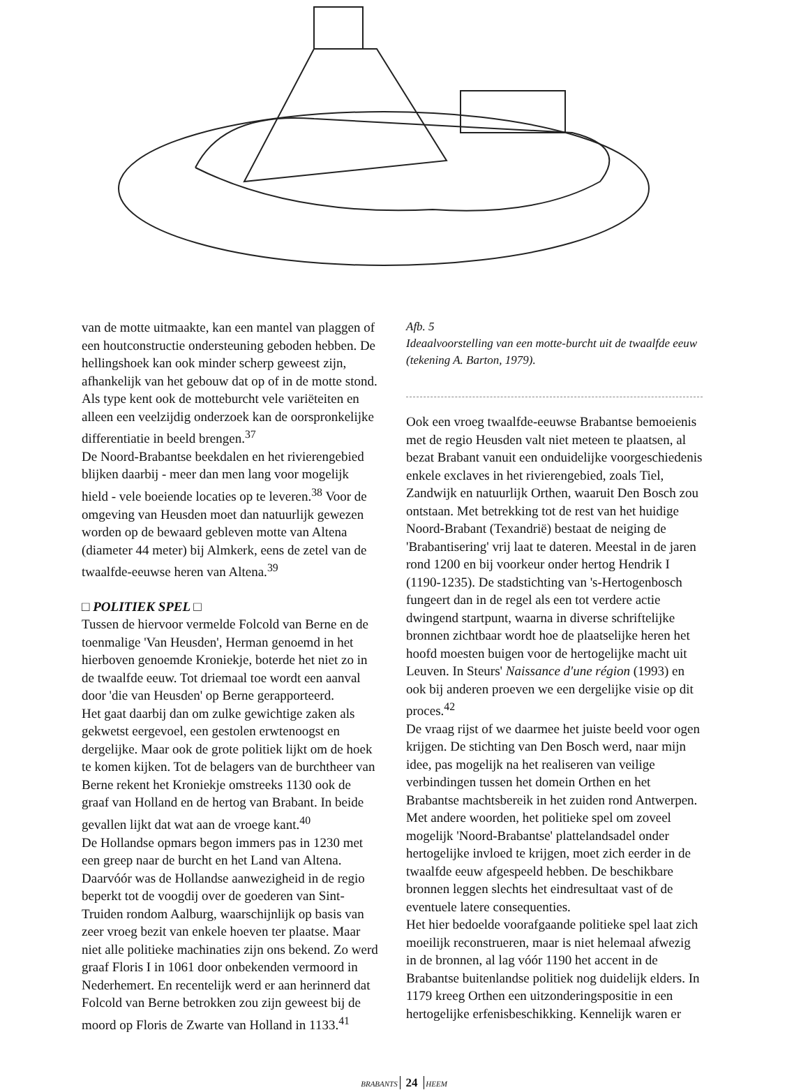van de motte uitmaakte, kan een mantel van plaggen of een houtconstructie ondersteuning geboden hebben. De hellingshoek kan ook minder scherp geweest zijn, afhankelijk van het gebouw dat op of in de motte stond. Als type kent ook de motteburcht vele variëteiten en alleen een veelzijdig onderzoek kan de oorspronkelijke differentiatie in beeld brengen.<sup>37</sup>
De Noord-Brabantse beekdalen en het rivierengebied blijken daarbij - meer dan men lang voor mogelijk hield - vele boeiende locaties op te leveren.<sup>38</sup> Voor de omgeving van Heusden moet dan natuurlijk gewezen worden op de bewaard gebleven motte van Altena (diameter 44 meter) bij Almkerk, eens de zetel van de twaalfde-eeuwse heren van Altena.<sup>39</sup>
□ POLITIEK SPEL □
Tussen de hiervoor vermelde Folcold van Berne en de toenmalige 'Van Heusden', Herman genoemd in het hierboven genoemde Kroniekje, boterde het niet zo in de twaalfde eeuw. Tot driemaal toe wordt een aanval door 'die van Heusden' op Berne gerapporteerd.
Het gaat daarbij dan om zulke gewichtige zaken als gekwetst eergevoel, een gestolen erwtenoogst en dergelijke. Maar ook de grote politiek lijkt om de hoek te komen kijken. Tot de belagers van de burchtheer van Berne rekent het Kroniekje omstreeks 1130 ook de graaf van Holland en de hertog van Brabant. In beide gevallen lijkt dat wat aan de vroege kant.<sup>40</sup>
De Hollandse opmars begon immers pas in 1230 met een greep naar de burcht en het Land van Altena. Daarvóór was de Hollandse aanwezigheid in de regio beperkt tot de voogdij over de goederen van Sint-Truiden rondom Aalburg, waarschijnlijk op basis van zeer vroeg bezit van enkele hoeven ter plaatse. Maar niet alle politieke machinaties zijn ons bekend. Zo werd graaf Floris I in 1061 door onbekenden vermoord in Nederhemert. En recentelijk werd er aan herinnerd dat Folcold van Berne betrokken zou zijn geweest bij de moord op Floris de Zwarte van Holland in 1133.<sup>41</sup>
Afb. 5
Ideaalvoorstelling van een motte-burcht uit de twaalfde eeuw (tekening A. Barton, 1979).
Ook een vroeg twaalfde-eeuwse Brabantse bemoeienis met de regio Heusden valt niet meteen te plaatsen, al bezat Brabant vanuit een onduidelijke voorgeschiedenis enkele exclaves in het rivierengebied, zoals Tiel, Zandwijk en natuurlijk Orthen, waaruit Den Bosch zou ontstaan. Met betrekking tot de rest van het huidige Noord-Brabant (Texandrië) bestaat de neiging de 'Brabantisering' vrij laat te dateren. Meestal in de jaren rond 1200 en bij voorkeur onder hertog Hendrik I (1190-1235). De stadstichting van 's-Hertogenbosch fungeert dan in de regel als een tot verdere actie dwingend startpunt, waarna in diverse schriftelijke bronnen zichtbaar wordt hoe de plaatselijke heren het hoofd moesten buigen voor de hertogelijke macht uit Leuven. In Steurs' Naissance d'une région (1993) en ook bij anderen proeven we een dergelijke visie op dit proces.<sup>42</sup>
De vraag rijst of we daarmee het juiste beeld voor ogen krijgen. De stichting van Den Bosch werd, naar mijn idee, pas mogelijk na het realiseren van veilige verbindingen tussen het domein Orthen en het Brabantse machtsbereik in het zuiden rond Antwerpen. Met andere woorden, het politieke spel om zoveel mogelijk 'Noord-Brabantse' plattelandsadel onder hertogelijke invloed te krijgen, moet zich eerder in de twaalfde eeuw afgespeeld hebben. De beschikbare bronnen leggen slechts het eindresultaat vast of de eventuele latere consequenties.
Het hier bedoelde voorafgaande politieke spel laat zich moeilijk reconstrueren, maar is niet helemaal afwezig in de bronnen, al lag vóór 1190 het accent in de Brabantse buitenlandse politiek nog duidelijk elders. In 1179 kreeg Orthen een uitzonderingspositie in een hertogelijke erfenisbeschikking. Kennelijk waren er
BRABANTS 24 HEEM